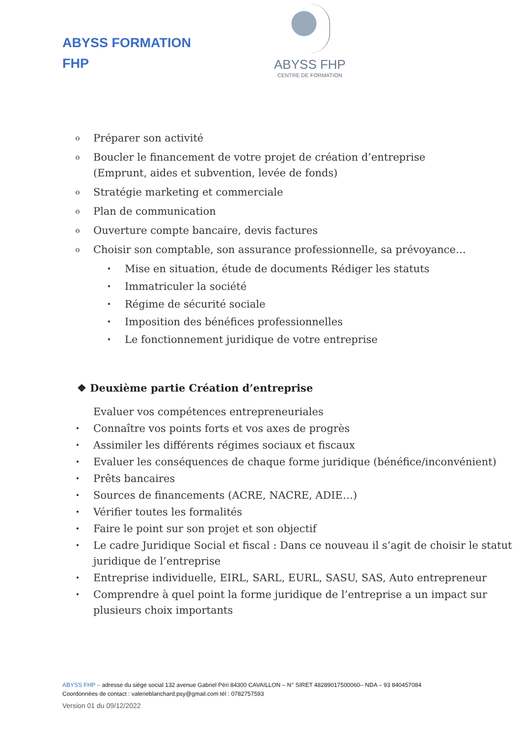ABYSS FORMATION
FHP
ABYSS FHP
CENTRE DE FORMATION
o Préparer son activité
o Boucler le financement de votre projet de création d’entreprise
(Emprunt, aides et subvention, levée de fonds)
o Stratégie marketing et commerciale
o Plan de communication
o Ouverture compte bancaire, devis factures
o Choisir son comptable, son assurance professionnelle, sa prévoyance…
• Mise en situation, étude de documents Rédiger les statuts
• Immatriculer la société
• Régime de sécurité sociale
• Imposition des bénéfices professionnelles
• Le fonctionnement juridique de votre entreprise
❖ Deuxième partie Création d’entreprise
Evaluer vos compétences entrepreneuriales
• Connaître vos points forts et vos axes de progrès
• Assimiler les différents régimes sociaux et fiscaux
• Evaluer les conséquences de chaque forme juridique (bénéfice/inconvénient)
• Prêts bancaires
• Sources de financements (ACRE, NACRE, ADIE…)
• Vérifier toutes les formalités
• Faire le point sur son projet et son objectif
• Le cadre Juridique Social et fiscal : Dans ce nouveau il s’agit de choisir le statut juridique de l’entreprise
• Entreprise individuelle, EIRL, SARL, EURL, SASU, SAS, Auto entrepreneur
• Comprendre à quel point la forme juridique de l’entreprise a un impact sur plusieurs choix importants
ABYSS FHP – adresse du siège social 132 avenue Gabriel Péri 84300 CAVAILLON – N° SIRET 48289017500060– NDA – 93 840457084
Coordonnées de contact : valerieblanchard.psy@gmail.com tél : 0782757593
Version 01 du 09/12/2022